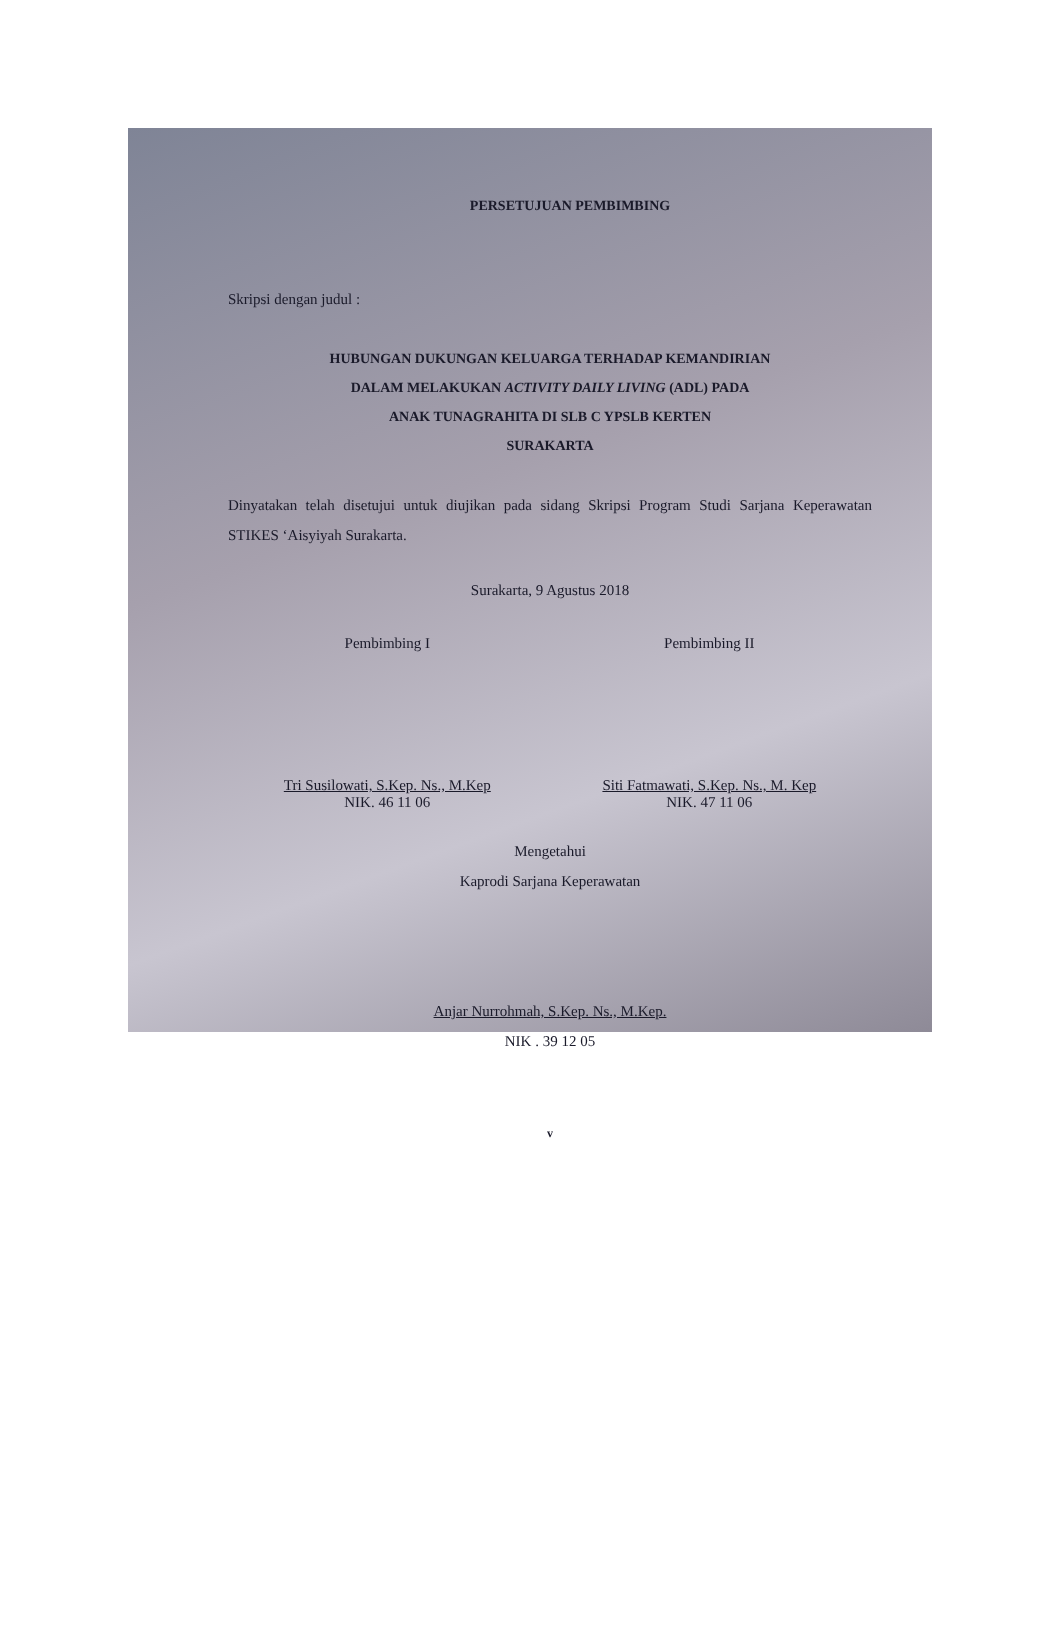PERSETUJUAN PEMBIMBING
Skripsi dengan judul :
HUBUNGAN DUKUNGAN KELUARGA TERHADAP KEMANDIRIAN
DALAM MELAKUKAN ACTIVITY DAILY LIVING (ADL) PADA
ANAK TUNAGRAHITA DI SLB C YPSLB KERTEN
SURAKARTA
Dinyatakan telah disetujui untuk diujikan pada sidang Skripsi Program Studi Sarjana Keperawatan STIKES ‘Aisyiyah Surakarta.
Surakarta, 9 Agustus 2018
Pembimbing I
Tri Susilowati, S.Kep. Ns., M.Kep
NIK. 46 11 06
Pembimbing II
Siti Fatmawati, S.Kep. Ns., M. Kep
NIK. 47 11 06
Mengetahui
Kaprodi Sarjana Keperawatan
Anjar Nurrohmah, S.Kep. Ns., M.Kep.
NIK . 39 12 05
v